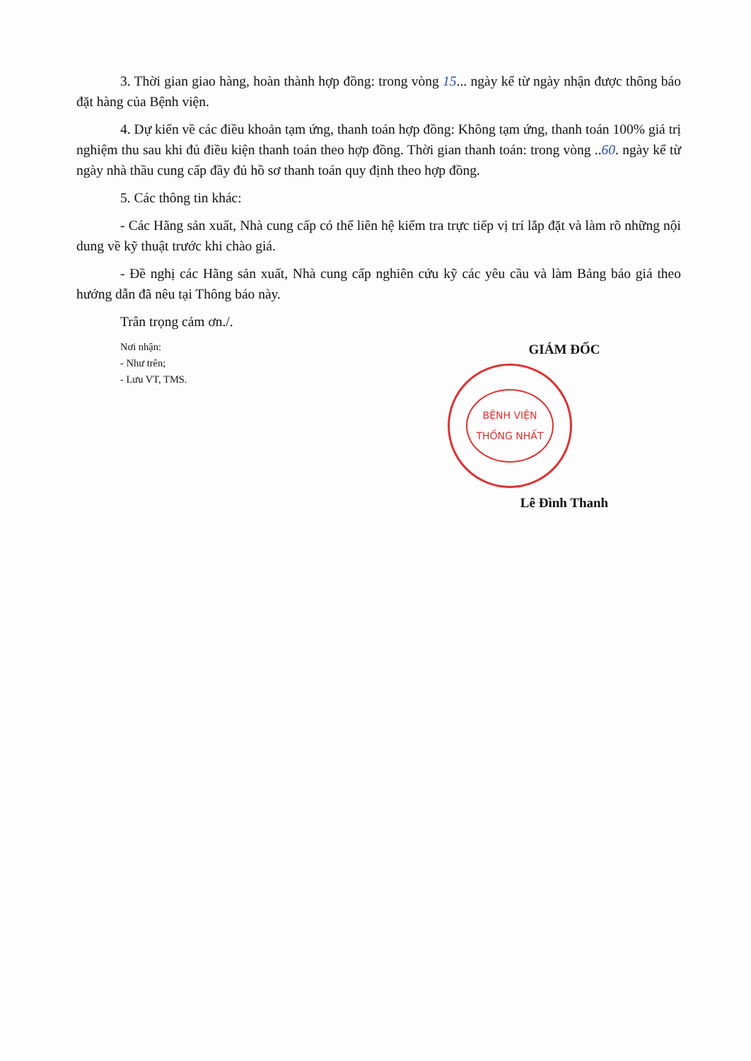3. Thời gian giao hàng, hoàn thành hợp đồng: trong vòng 15... ngày kể từ ngày nhận được thông báo đặt hàng của Bệnh viện.
4. Dự kiến về các điều khoản tạm ứng, thanh toán hợp đồng: Không tạm ứng, thanh toán 100% giá trị nghiệm thu sau khi đủ điều kiện thanh toán theo hợp đồng. Thời gian thanh toán: trong vòng ..60. ngày kể từ ngày nhà thầu cung cấp đầy đủ hồ sơ thanh toán quy định theo hợp đồng.
5. Các thông tin khác:
- Các Hãng sản xuất, Nhà cung cấp có thể liên hệ kiểm tra trực tiếp vị trí lắp đặt và làm rõ những nội dung về kỹ thuật trước khi chào giá.
- Đề nghị các Hãng sản xuất, Nhà cung cấp nghiên cứu kỹ các yêu cầu và làm Bảng báo giá theo hướng dẫn đã nêu tại Thông báo này.
Trân trọng cảm ơn./.
Nơi nhận:
- Như trên;
- Lưu VT, TMS.
GIÁM ĐỐC
BỆNH VIỆN
THỐNG NHẤT
Lê Đình Thanh